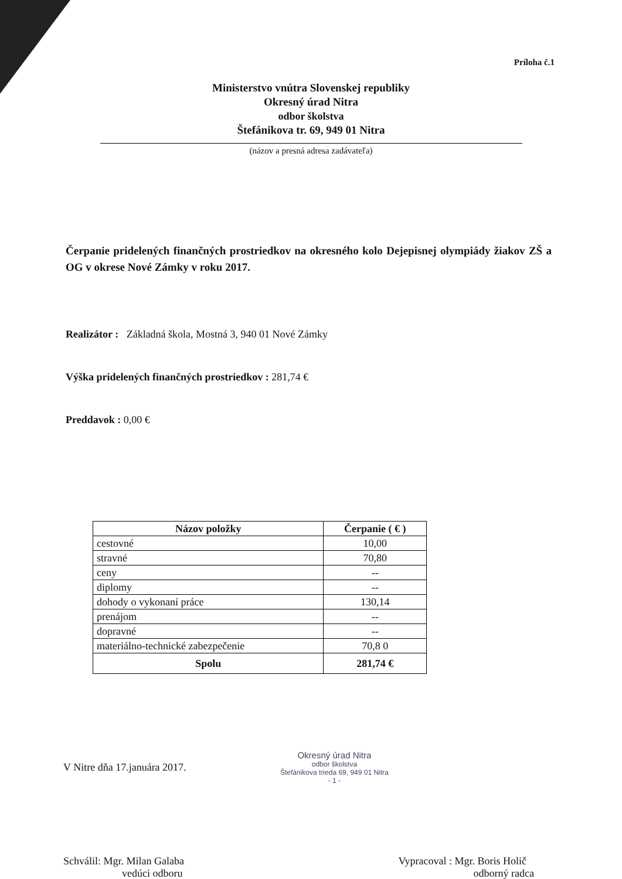Príloha č.1
Ministerstvo vnútra Slovenskej republiky
Okresný úrad Nitra
odbor školstva
Štefánikova tr. 69, 949 01 Nitra
(názov a presná adresa zadávateľa)
Čerpanie pridelených finančných prostriedkov na okresného kolo Dejepisnej olympiády žiakov ZŠ a OG v okrese Nové Zámky v roku 2017.
Realizátor : Základná škola, Mostná 3, 940 01 Nové Zámky
Výška pridelených finančných prostriedkov : 281,74 €
Preddavok : 0,00 €
| Názov položky | Čerpanie ( € ) |
| --- | --- |
| cestovné | 10,00 |
| stravné | 70,80 |
| ceny | -- |
| diplomy | -- |
| dohody o vykonaní práce | 130,14 |
| prenájom | -- |
| dopravné | -- |
| materiálno-technické zabezpečenie | 70,8 0 |
| Spolu | 281,74 € |
V Nitre dňa 17.januára 2017.
Okresný úrad Nitra
odbor školstva
Štefánikova trieda 69, 949 01 Nitra
- 1 -
Schválil: Mgr. Milan Galaba
vedúci odboru
Vypracoval : Mgr. Boris Holič
odborný radca